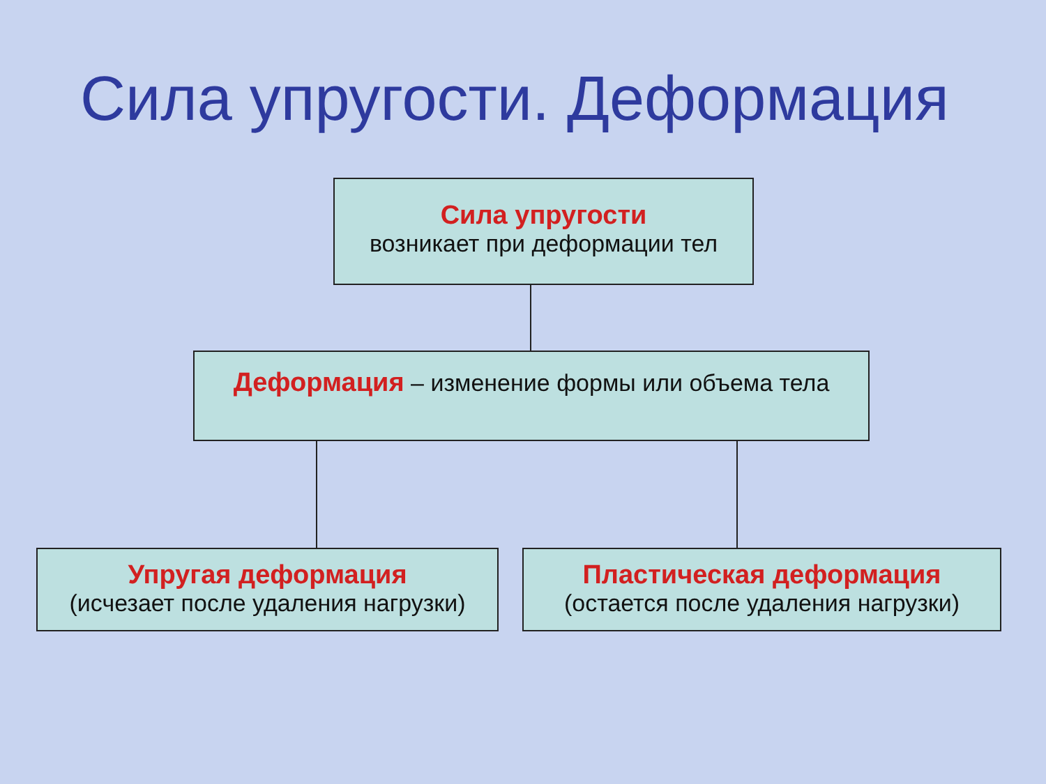Сила упругости. Деформация
Сила упругости
возникает при деформации тел
Деформация – изменение формы или объема тела
Упругая деформация
(исчезает после удаления нагрузки)
Пластическая деформация
(остается после удаления нагрузки)